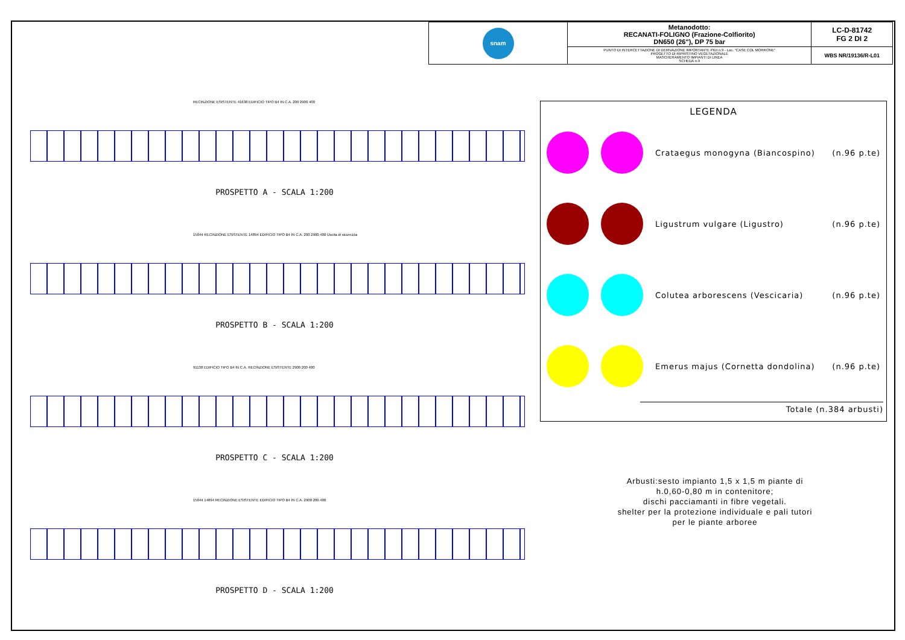RECINZIONE ESISTENTE 41638 EDIFICIO TIPO B4 IN C.A. 200 2900 400
PROSPETTO A - SCALA 1:200
15044 RECINZIONE ESISTENTE 14894 EDIFICIO TIPO B4 IN C.A. 200 2900 400 Uscita di sicurezza
PROSPETTO B - SCALA 1:200
91138 EDIFICIO TIPO B4 IN C.A. RECINZIONE ESISTENTE 2900 200 400
PROSPETTO C - SCALA 1:200
15044 14894 RECINZIONE ESISTENTE EDIFICIO TIPO B4 IN C.A. 2900 200 400
PROSPETTO D - SCALA 1:200
| snam | Metanodotto: RECANATI-FOLIGNO (Frazione-Colfiorito) DN650 (26"), DP 75 bar | LC-D-81742 FG 2 DI 2 |
| | PUNTO DI INTERCETTAZIONE DI DERIVAZIONE IMPORTANTE PIDI n.9 - Loc. "CASE COL MORRONE" PROGETTO DI RIPRISTINO VEGETAZIONALE MASCHERAMENTO IMPIANTI DI LINEA SCHEDA n.9 | WBS NR/19136/R-L01 |
LEGENDA
Crataegus monogyna (Biancospino) (n.96 p.te)
Ligustrum vulgare (Ligustro) (n.96 p.te)
Colutea arborescens (Vescicaria) (n.96 p.te)
Emerus majus (Cornetta dondolina) (n.96 p.te)
Totale (n.384 arbusti)
Arbusti:sesto impianto 1,5 x 1,5 m piante di
h.0,60-0,80 m in contenitore;
dischi pacciamanti in fibre vegetali.
shelter per la protezione individuale e pali tutori
per le piante arboree